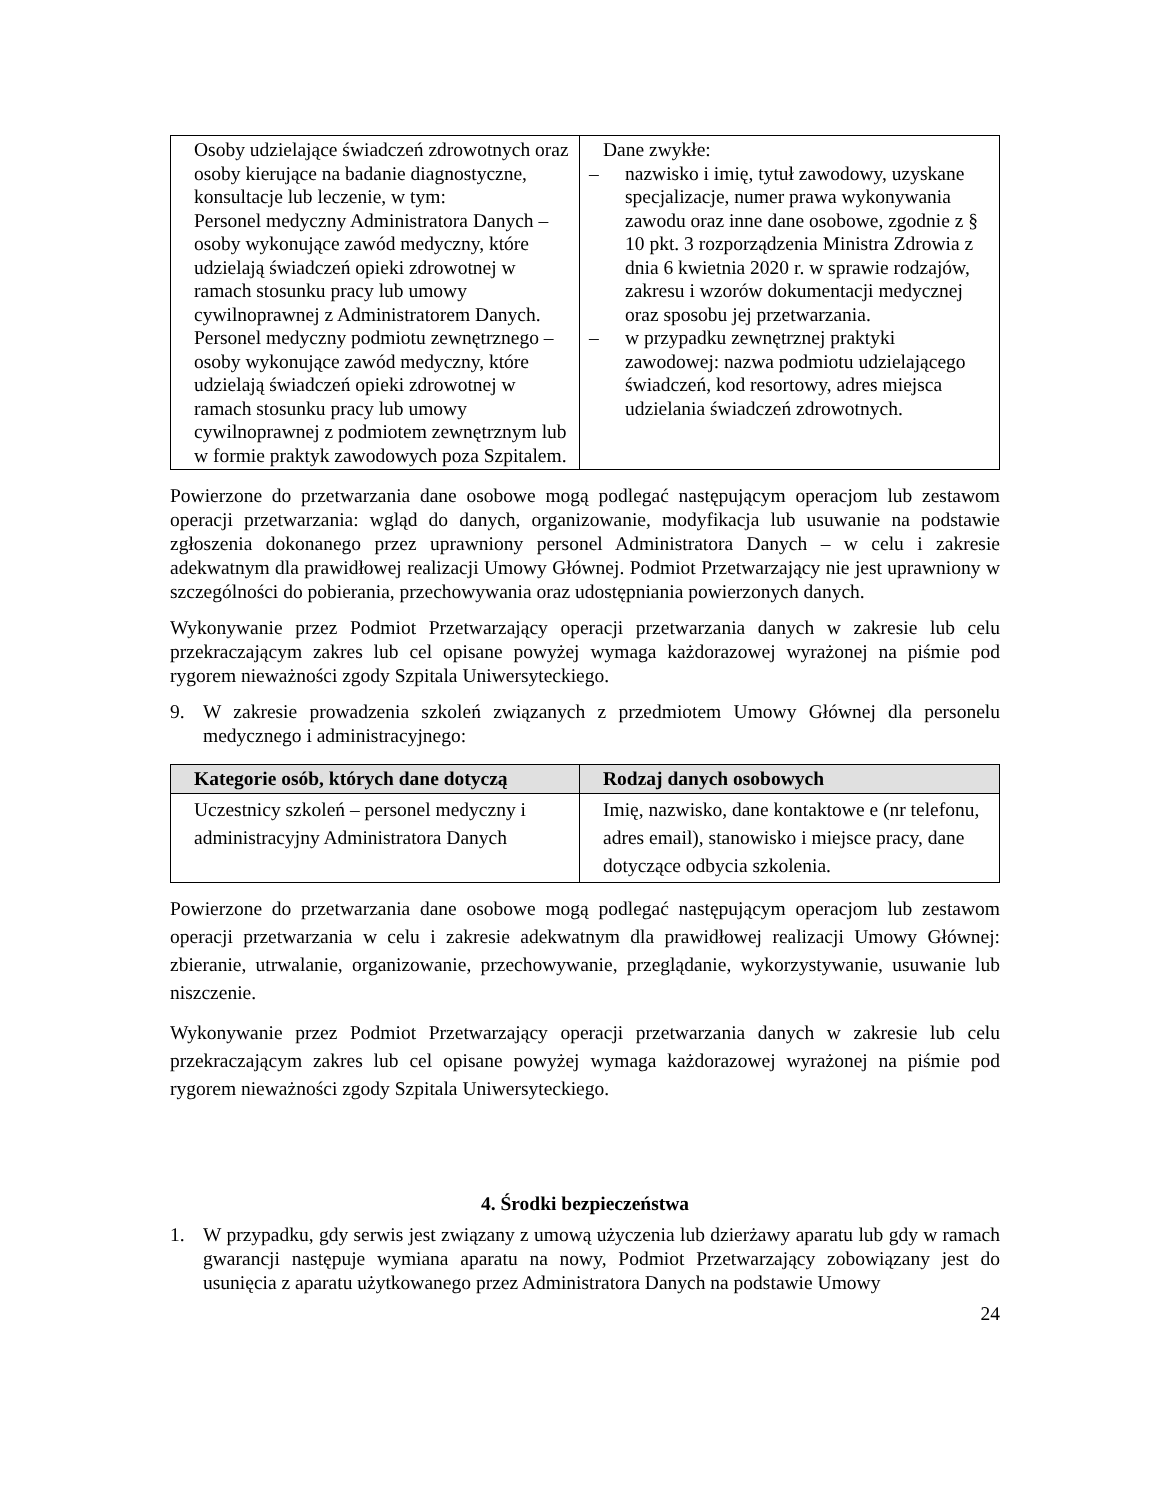| Osoby udzielające świadczeń zdrowotnych oraz osoby kierujące na badanie diagnostyczne, konsultacje lub leczenie, w tym: Personel medyczny Administratora Danych – osoby wykonujące zawód medyczny, które udzielają świadczeń opieki zdrowotnej w ramach stosunku pracy lub umowy cywilnoprawnej z Administratorem Danych. Personel medyczny podmiotu zewnętrznego – osoby wykonujące zawód medyczny, które udzielają świadczeń opieki zdrowotnej w ramach stosunku pracy lub umowy cywilnoprawnej z podmiotem zewnętrznym lub w formie praktyk zawodowych poza Szpitalem. | Dane zwykłe: – nazwisko i imię, tytuł zawodowy, uzyskane specjalizacje, numer prawa wykonywania zawodu oraz inne dane osobowe, zgodnie z § 10 pkt. 3 rozporządzenia Ministra Zdrowia z dnia 6 kwietnia 2020 r. w sprawie rodzajów, zakresu i wzorów dokumentacji medycznej oraz sposobu jej przetwarzania. – w przypadku zewnętrznej praktyki zawodowej: nazwa podmiotu udzielającego świadczeń, kod resortowy, adres miejsca udzielania świadczeń zdrowotnych. |
Powierzone do przetwarzania dane osobowe mogą podlegać następującym operacjom lub zestawom operacji przetwarzania: wgląd do danych, organizowanie, modyfikacja lub usuwanie na podstawie zgłoszenia dokonanego przez uprawniony personel Administratora Danych – w celu i zakresie adekwatnym dla prawidłowej realizacji Umowy Głównej. Podmiot Przetwarzający nie jest uprawniony w szczególności do pobierania, przechowywania oraz udostępniania powierzonych danych.
Wykonywanie przez Podmiot Przetwarzający operacji przetwarzania danych w zakresie lub celu przekraczającym zakres lub cel opisane powyżej wymaga każdorazowej wyrażonej na piśmie pod rygorem nieważności zgody Szpitala Uniwersyteckiego.
9. W zakresie prowadzenia szkoleń związanych z przedmiotem Umowy Głównej dla personelu medycznego i administracyjnego:
| Kategorie osób, których dane dotyczą | Rodzaj danych osobowych |
| --- | --- |
| Uczestnicy szkoleń – personel medyczny i administracyjny Administratora Danych | Imię, nazwisko, dane kontaktowe e (nr telefonu, adres email), stanowisko i miejsce pracy, dane dotyczące odbycia szkolenia. |
Powierzone do przetwarzania dane osobowe mogą podlegać następującym operacjom lub zestawom operacji przetwarzania w celu i zakresie adekwatnym dla prawidłowej realizacji Umowy Głównej: zbieranie, utrwalanie, organizowanie, przechowywanie, przeglądanie, wykorzystywanie, usuwanie lub niszczenie.
Wykonywanie przez Podmiot Przetwarzający operacji przetwarzania danych w zakresie lub celu przekraczającym zakres lub cel opisane powyżej wymaga każdorazowej wyrażonej na piśmie pod rygorem nieważności zgody Szpitala Uniwersyteckiego.
4. Środki bezpieczeństwa
1. W przypadku, gdy serwis jest związany z umową użyczenia lub dzierżawy aparatu lub gdy w ramach gwarancji następuje wymiana aparatu na nowy, Podmiot Przetwarzający zobowiązany jest do usunięcia z aparatu użytkowanego przez Administratora Danych na podstawie Umowy
24